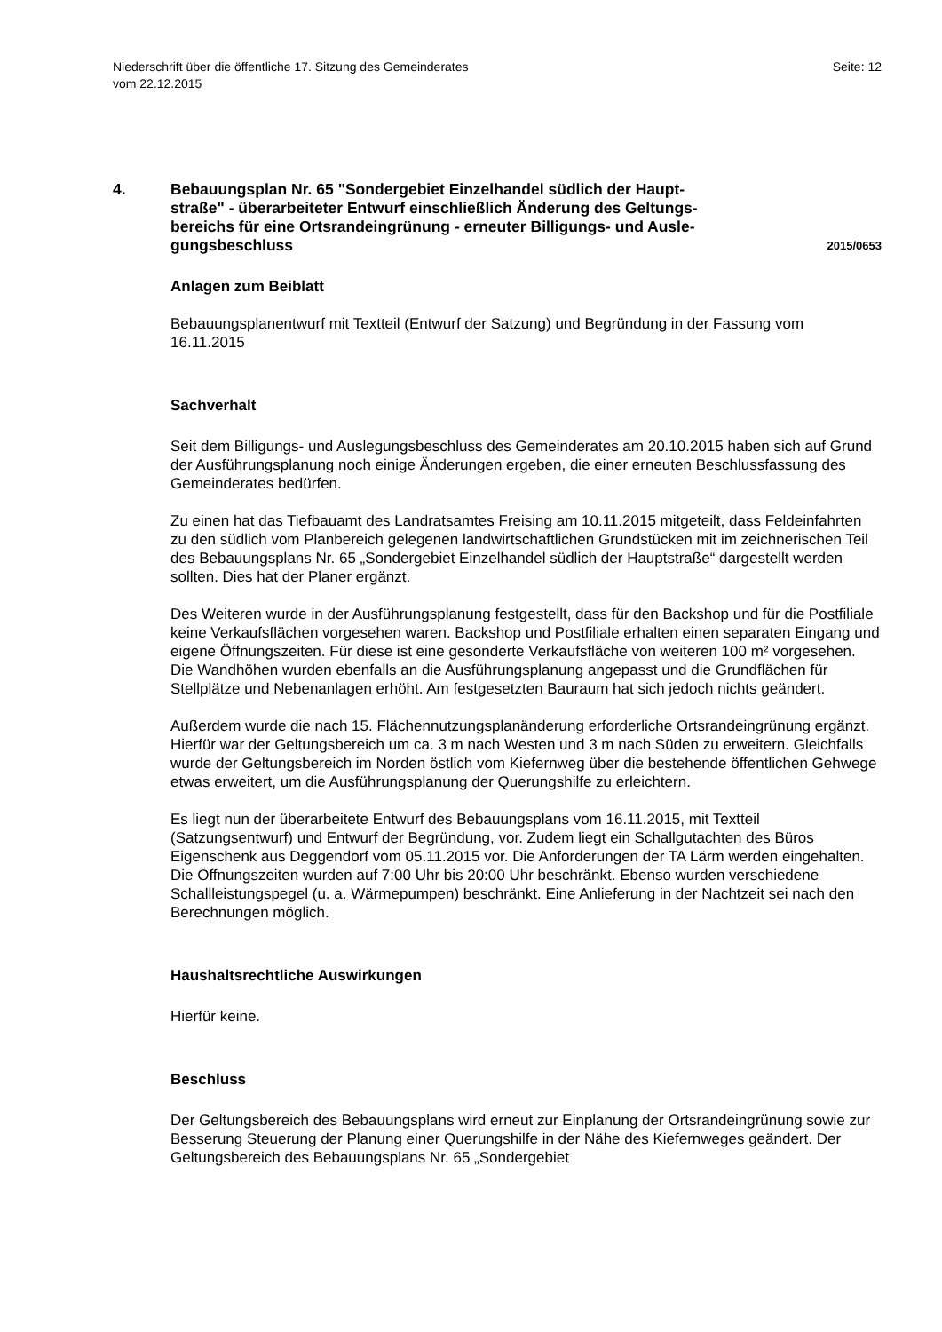Niederschrift über die öffentliche 17. Sitzung des Gemeinderates
vom 22.12.2015
Seite: 12
4. Bebauungsplan Nr. 65 "Sondergebiet Einzelhandel südlich der Haupt-
straße" - überarbeiteter Entwurf einschließlich Änderung des Geltungs-
bereichs für eine Ortsrandeingrünung - erneuter Billigungs- und Ausle-
gungsbeschluss
2015/0653
Anlagen zum Beiblatt
Bebauungsplanentwurf mit Textteil (Entwurf der Satzung) und Begründung in der Fassung vom 16.11.2015
Sachverhalt
Seit dem Billigungs- und Auslegungsbeschluss des Gemeinderates am 20.10.2015 haben sich auf Grund der Ausführungsplanung noch einige Änderungen ergeben, die einer erneuten Beschlussfassung des Gemeinderates bedürfen.
Zu einen hat das Tiefbauamt des Landratsamtes Freising am 10.11.2015 mitgeteilt, dass Feldeinfahrten zu den südlich vom Planbereich gelegenen landwirtschaftlichen Grundstücken mit im zeichnerischen Teil des Bebauungsplans Nr. 65 „Sondergebiet Einzelhandel südlich der Hauptstraße“ dargestellt werden sollten. Dies hat der Planer ergänzt.
Des Weiteren wurde in der Ausführungsplanung festgestellt, dass für den Backshop und für die Postfiliale keine Verkaufsflächen vorgesehen waren. Backshop und Postfiliale erhalten einen separaten Eingang und eigene Öffnungszeiten. Für diese ist eine gesonderte Verkaufsfläche von weiteren 100 m² vorgesehen. Die Wandhöhen wurden ebenfalls an die Ausführungsplanung angepasst und die Grundflächen für Stellplätze und Nebenanlagen erhöht. Am festgesetzten Bauraum hat sich jedoch nichts geändert.
Außerdem wurde die nach 15. Flächennutzungsplanänderung erforderliche Ortsrandeingrünung ergänzt. Hierfür war der Geltungsbereich um ca. 3 m nach Westen und 3 m nach Süden zu erweitern. Gleichfalls wurde der Geltungsbereich im Norden östlich vom Kiefernweg über die bestehende öffentlichen Gehwege etwas erweitert, um die Ausführungsplanung der Querungshilfe zu erleichtern.
Es liegt nun der überarbeitete Entwurf des Bebauungsplans vom 16.11.2015, mit Textteil (Satzungsentwurf) und Entwurf der Begründung, vor. Zudem liegt ein Schallgutachten des Büros Eigenschenk aus Deggendorf vom 05.11.2015 vor. Die Anforderungen der TA Lärm werden eingehalten. Die Öffnungszeiten wurden auf 7:00 Uhr bis 20:00 Uhr beschränkt. Ebenso wurden verschiedene Schallleistungspegel (u. a. Wärmepumpen) beschränkt. Eine Anlieferung in der Nachtzeit sei nach den Berechnungen möglich.
Haushaltsrechtliche Auswirkungen
Hierfür keine.
Beschluss
Der Geltungsbereich des Bebauungsplans wird erneut zur Einplanung der Ortsrandeingrünung sowie zur Besserung Steuerung der Planung einer Querungshilfe in der Nähe des Kiefernweges geändert. Der Geltungsbereich des Bebauungsplans Nr. 65 „Sondergebiet